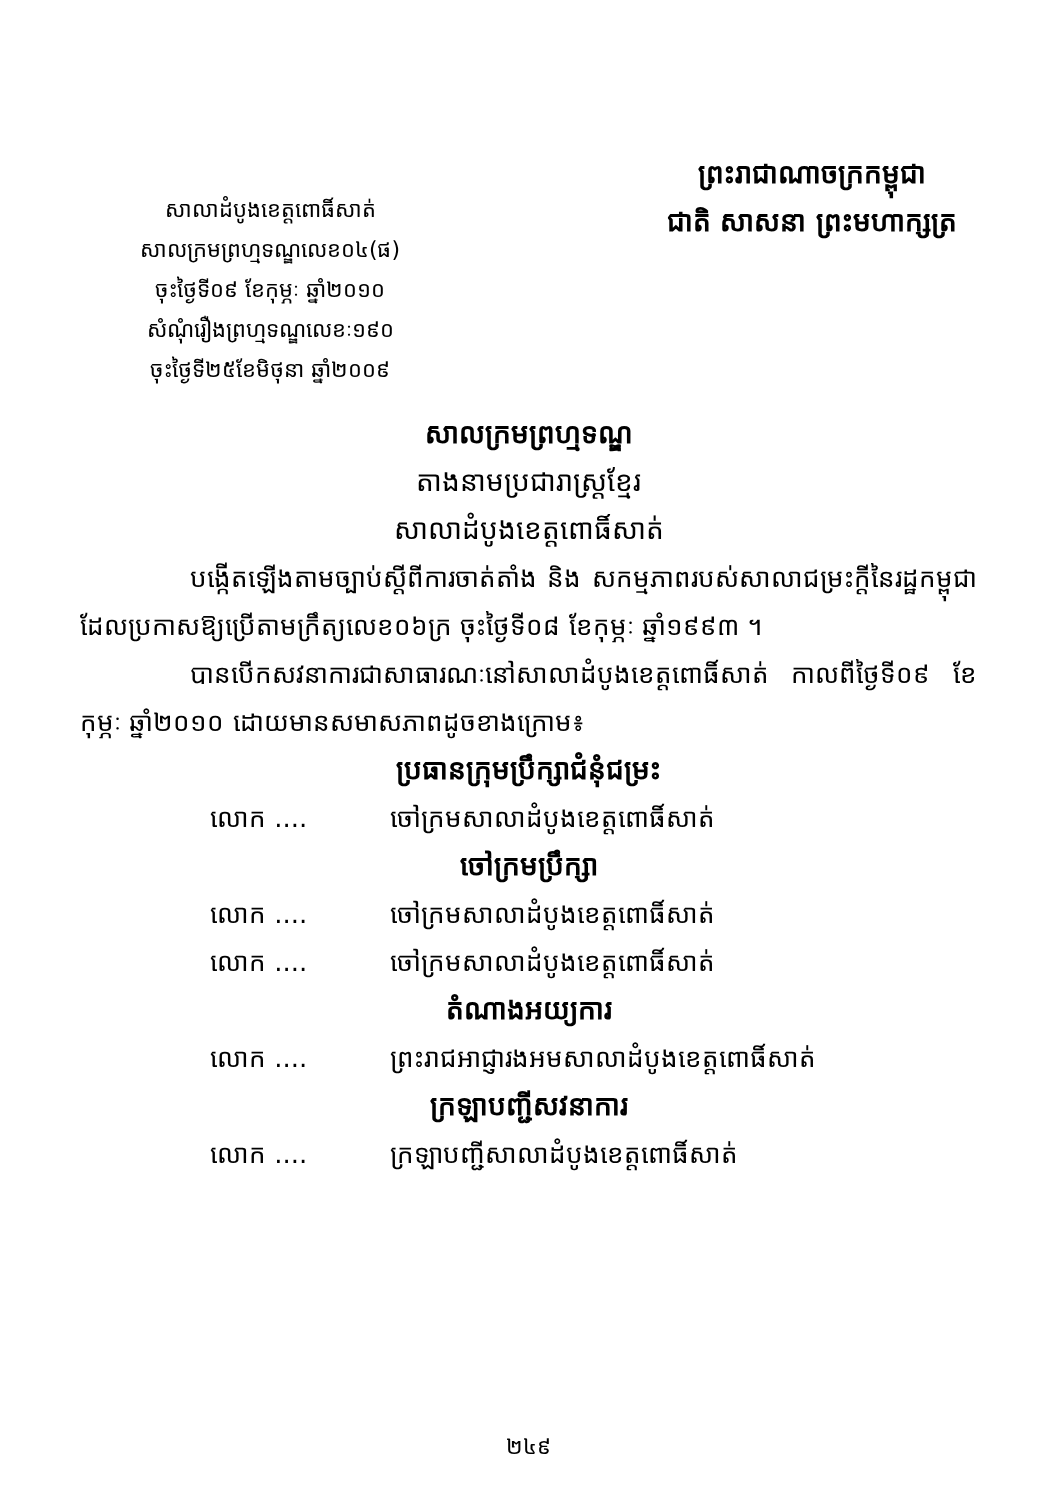សាលាដំបូងខេត្តពោធិ៍សាត់
សាលក្រមព្រហ្មទណ្ឌលេខ០៤(ផ)
ចុះថ្ងៃទី០៩ ខែកុម្ភៈ ឆ្នាំ២០១០
សំណុំរឿងព្រហ្មទណ្ឌលេខៈ១៩០
ចុះថ្ងៃទី២៥ខែមិថុនា ឆ្នាំ២០០៩
ព្រះរាជាណាចក្រកម្ពុជា
ជាតិ សាសនា ព្រះមហាក្សត្រ
សាលក្រមព្រហ្មទណ្ឌ
តាងនាមប្រជារាស្ត្រខ្មែរ
សាលាដំបូងខេត្តពោធិ៍សាត់
បង្កើតឡើងតាមច្បាប់ស្តីពីការចាត់តាំង និង សកម្មភាពរបស់សាលាជម្រះក្តីនៃរដ្ឋកម្ពុជា ដែលប្រកាសឱ្យប្រើតាមក្រឹត្យលេខ០៦ក្រ ចុះថ្ងៃទី០៨ ខែកុម្ភៈ ឆ្នាំ១៩៩៣ ។
បានបើកសវនាការជាសាធារណៈនៅសាលាដំបូងខេត្តពោធិ៍សាត់ កាលពីថ្ងៃទី០៩ ខែកុម្ភៈ ឆ្នាំ២០១០ ដោយមានសមាសភាពដូចខាងក្រោម៖
ប្រធានក្រុមប្រឹក្សាជំនុំជម្រះ
លោក .... ចៅក្រមសាលាដំបូងខេត្តពោធិ៍សាត់
ចៅក្រមប្រឹក្សា
លោក .... ចៅក្រមសាលាដំបូងខេត្តពោធិ៍សាត់
លោក .... ចៅក្រមសាលាដំបូងខេត្តពោធិ៍សាត់
តំណាងអយ្យការ
លោក .... ព្រះរាជអាជ្ញារងអមសាលាដំបូងខេត្តពោធិ៍សាត់
ក្រឡាបញ្ជីសវនាការ
លោក .... ក្រឡាបញ្ជីសាលាដំបូងខេត្តពោធិ៍សាត់
២៤៩